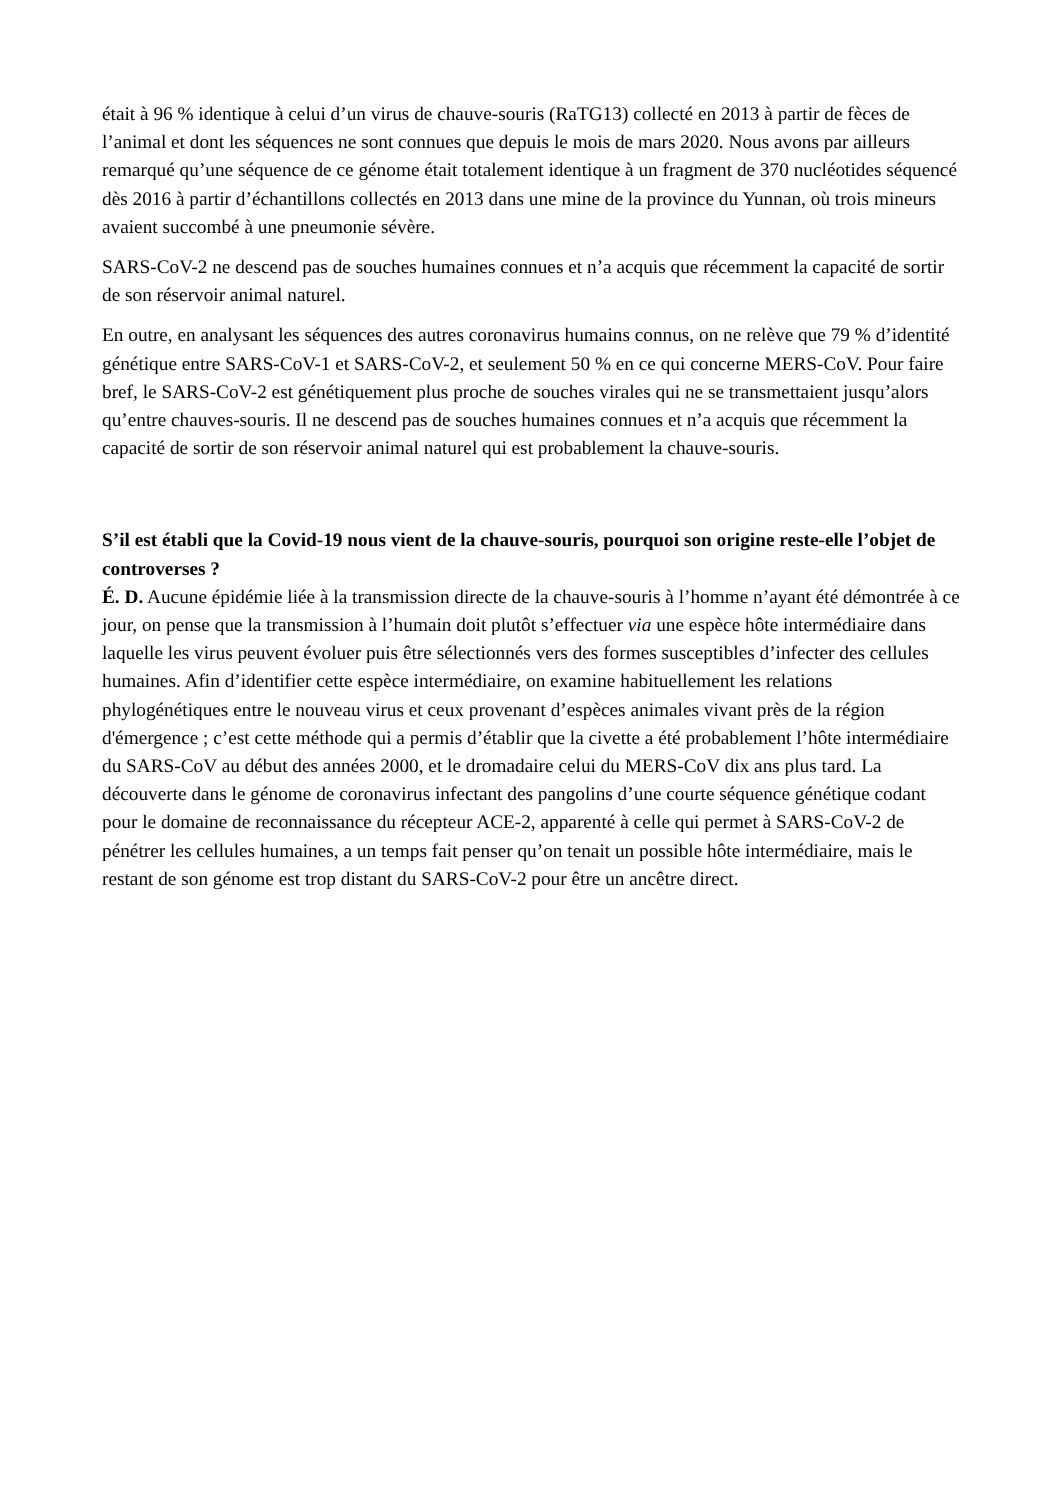était à 96 % identique à celui d’un virus de chauve-souris (RaTG13) collecté en 2013 à partir de fèces de l’animal et dont les séquences ne sont connues que depuis le mois de mars 2020. Nous avons par ailleurs remarqué qu’une séquence de ce génome était totalement identique à un fragment de 370 nucléotides séquencé dès 2016 à partir d’échantillons collectés en 2013 dans une mine de la province du Yunnan, où trois mineurs avaient succombé à une pneumonie sévère.
SARS-CoV-2 ne descend pas de souches humaines connues et n’a acquis que récemment la capacité de sortir de son réservoir animal naturel.
En outre, en analysant les séquences des autres coronavirus humains connus, on ne relève que 79 % d’identité génétique entre SARS-CoV-1 et SARS-CoV-2, et seulement 50 % en ce qui concerne MERS-CoV. Pour faire bref, le SARS-CoV-2 est génétiquement plus proche de souches virales qui ne se transmettaient jusqu’alors qu’entre chauves-souris. Il ne descend pas de souches humaines connues et n’a acquis que récemment la capacité de sortir de son réservoir animal naturel qui est probablement la chauve-souris.
S’il est établi que la Covid-19 nous vient de la chauve-souris, pourquoi son origine reste-elle l’objet de controverses ?
É. D. Aucune épidémie liée à la transmission directe de la chauve-souris à l’homme n’ayant été démontrée à ce jour, on pense que la transmission à l’humain doit plutôt s’effectuer via une espèce hôte intermédiaire dans laquelle les virus peuvent évoluer puis être sélectionnés vers des formes susceptibles d’infecter des cellules humaines. Afin d’identifier cette espèce intermédiaire, on examine habituellement les relations phylogénétiques entre le nouveau virus et ceux provenant d’espèces animales vivant près de la région d'émergence ; c’est cette méthode qui a permis d’établir que la civette a été probablement l’hôte intermédiaire du SARS-CoV au début des années 2000, et le dromadaire celui du MERS-CoV dix ans plus tard. La découverte dans le génome de coronavirus infectant des pangolins d’une courte séquence génétique codant pour le domaine de reconnaissance du récepteur ACE-2, apparenté à celle qui permet à SARS-CoV-2 de pénétrer les cellules humaines, a un temps fait penser qu’on tenait un possible hôte intermédiaire, mais le restant de son génome est trop distant du SARS-CoV-2 pour être un ancêtre direct.